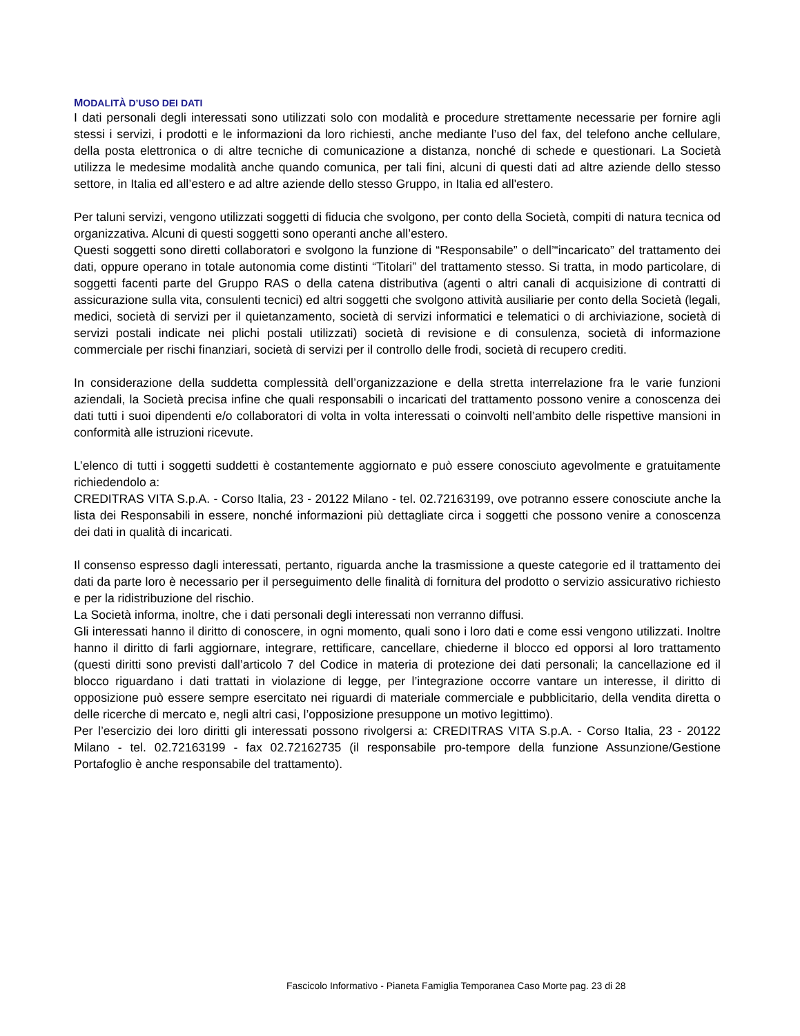MODALITÀ D’USO DEI DATI
I dati personali degli interessati sono utilizzati solo con modalità e procedure strettamente necessarie per fornire agli stessi i servizi, i prodotti e le informazioni da loro richiesti, anche mediante l’uso del fax, del telefono anche cellulare, della posta elettronica o di altre tecniche di comunicazione a distanza, nonché di schede e questionari. La Società utilizza le medesime modalità anche quando comunica, per tali fini, alcuni di questi dati ad altre aziende dello stesso settore, in Italia ed all’estero e ad altre aziende dello stesso Gruppo, in Italia ed all'estero.
Per taluni servizi, vengono utilizzati soggetti di fiducia che svolgono, per conto della Società, compiti di natura tecnica od organizzativa. Alcuni di questi soggetti sono operanti anche all’estero.
Questi soggetti sono diretti collaboratori e svolgono la funzione di “Responsabile” o dell’“incaricato” del trattamento dei dati, oppure operano in totale autonomia come distinti “Titolari” del trattamento stesso. Si tratta, in modo particolare, di soggetti facenti parte del Gruppo RAS o della catena distributiva (agenti o altri canali di acquisizione di contratti di assicurazione sulla vita, consulenti tecnici) ed altri soggetti che svolgono attività ausiliarie per conto della Società (legali, medici, società di servizi per il quietanzamento, società di servizi informatici e telematici o di archiviazione, società di servizi postali indicate nei plichi postali utilizzati) società di revisione e di consulenza, società di informazione commerciale per rischi finanziari, società di servizi per il controllo delle frodi, società di recupero crediti.
In considerazione della suddetta complessità dell’organizzazione e della stretta interrelazione fra le varie funzioni aziendali, la Società precisa infine che quali responsabili o incaricati del trattamento possono venire a conoscenza dei dati tutti i suoi dipendenti e/o collaboratori di volta in volta interessati o coinvolti nell’ambito delle rispettive mansioni in conformità alle istruzioni ricevute.
L’elenco di tutti i soggetti suddetti è costantemente aggiornato e può essere conosciuto agevolmente e gratuitamente richiedendolo a:
CREDITRAS VITA S.p.A. - Corso Italia, 23 - 20122 Milano - tel. 02.72163199, ove potranno essere conosciute anche la lista dei Responsabili in essere, nonché informazioni più dettagliate circa i soggetti che possono venire a conoscenza dei dati in qualità di incaricati.
Il consenso espresso dagli interessati, pertanto, riguarda anche la trasmissione a queste categorie ed il trattamento dei dati da parte loro è necessario per il perseguimento delle finalità di fornitura del prodotto o servizio assicurativo richiesto e per la ridistribuzione del rischio.
La Società informa, inoltre, che i dati personali degli interessati non verranno diffusi.
Gli interessati hanno il diritto di conoscere, in ogni momento, quali sono i loro dati e come essi vengono utilizzati. Inoltre hanno il diritto di farli aggiornare, integrare, rettificare, cancellare, chiederne il blocco ed opporsi al loro trattamento (questi diritti sono previsti dall’articolo 7 del Codice in materia di protezione dei dati personali; la cancellazione ed il blocco riguardano i dati trattati in violazione di legge, per l’integrazione occorre vantare un interesse, il diritto di opposizione può essere sempre esercitato nei riguardi di materiale commerciale e pubblicitario, della vendita diretta o delle ricerche di mercato e, negli altri casi, l’opposizione presuppone un motivo legittimo).
Per l’esercizio dei loro diritti gli interessati possono rivolgersi a: CREDITRAS VITA S.p.A. - Corso Italia, 23 - 20122 Milano - tel. 02.72163199 - fax 02.72162735 (il responsabile pro-tempore della funzione Assunzione/Gestione Portafoglio è anche responsabile del trattamento).
Fascicolo Informativo - Pianeta Famiglia Temporanea Caso Morte pag. 23 di 28